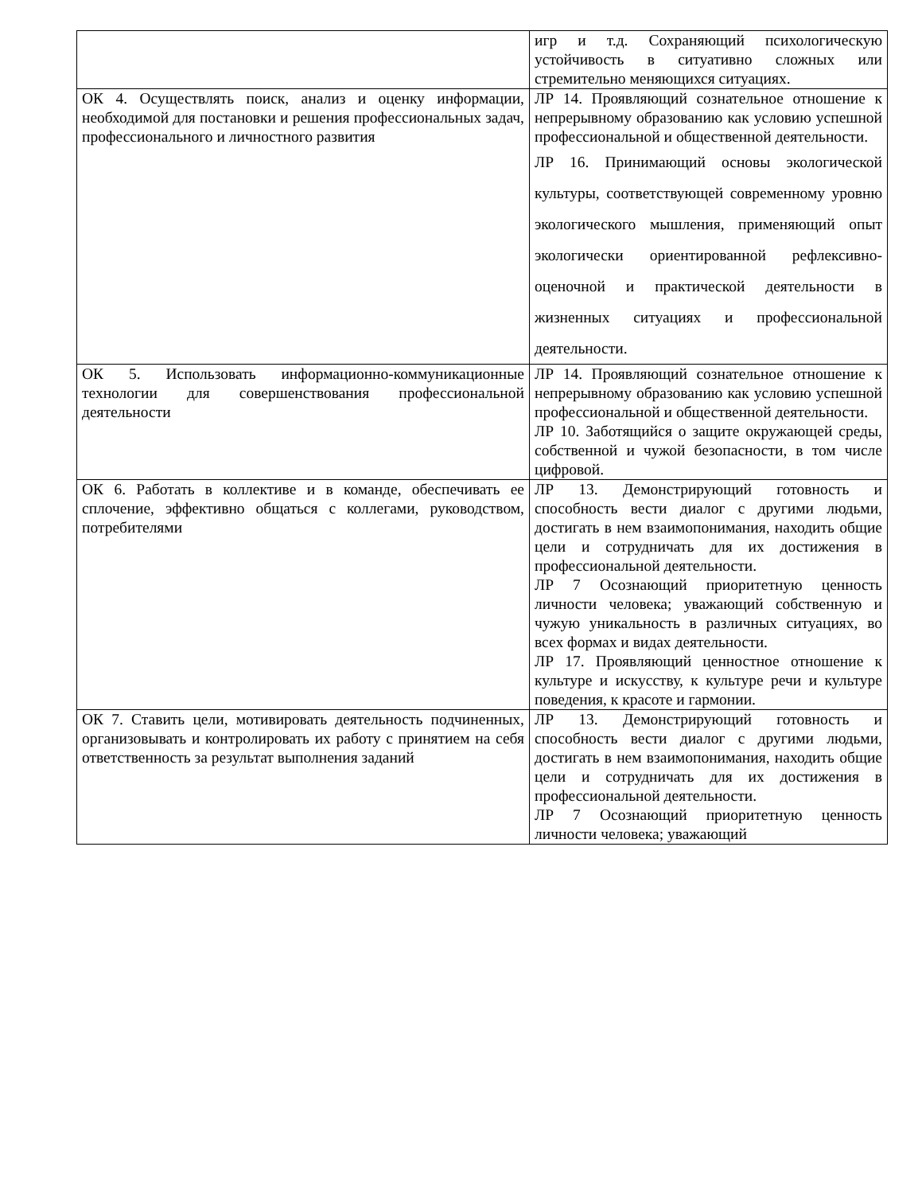| | игр и т.д. Сохраняющий психологическую устойчивость в ситуативно сложных или стремительно меняющихся ситуациях. |
| ОК 4. Осуществлять поиск, анализ и оценку информации, необходимой для постановки и решения профессиональных задач, профессионального и личностного развития | ЛР 14. Проявляющий сознательное отношение к непрерывному образованию как условию успешной профессиональной и общественной деятельности. ЛР 16. Принимающий основы экологической культуры, соответствующей современному уровню экологического мышления, применяющий опыт экологически ориентированной рефлексивно-оценочной и практической деятельности в жизненных ситуациях и профессиональной деятельности. |
| ОК 5. Использовать информационно-коммуникационные технологии для совершенствования профессиональной деятельности | ЛР 14. Проявляющий сознательное отношение к непрерывному образованию как условию успешной профессиональной и общественной деятельности. ЛР 10. Заботящийся о защите окружающей среды, собственной и чужой безопасности, в том числе цифровой. |
| ОК 6. Работать в коллективе и в команде, обеспечивать ее сплочение, эффективно общаться с коллегами, руководством, потребителями | ЛР 13. Демонстрирующий готовность и способность вести диалог с другими людьми, достигать в нем взаимопонимания, находить общие цели и сотрудничать для их достижения в профессиональной деятельности. ЛР 7 Осознающий приоритетную ценность личности человека; уважающий собственную и чужую уникальность в различных ситуациях, во всех формах и видах деятельности. ЛР 17. Проявляющий ценностное отношение к культуре и искусству, к культуре речи и культуре поведения, к красоте и гармонии. |
| ОК 7. Ставить цели, мотивировать деятельность подчиненных, организовывать и контролировать их работу с принятием на себя ответственность за результат выполнения заданий | ЛР 13. Демонстрирующий готовность и способность вести диалог с другими людьми, достигать в нем взаимопонимания, находить общие цели и сотрудничать для их достижения в профессиональной деятельности. ЛР 7 Осознающий приоритетную ценность личности человека; уважающий |